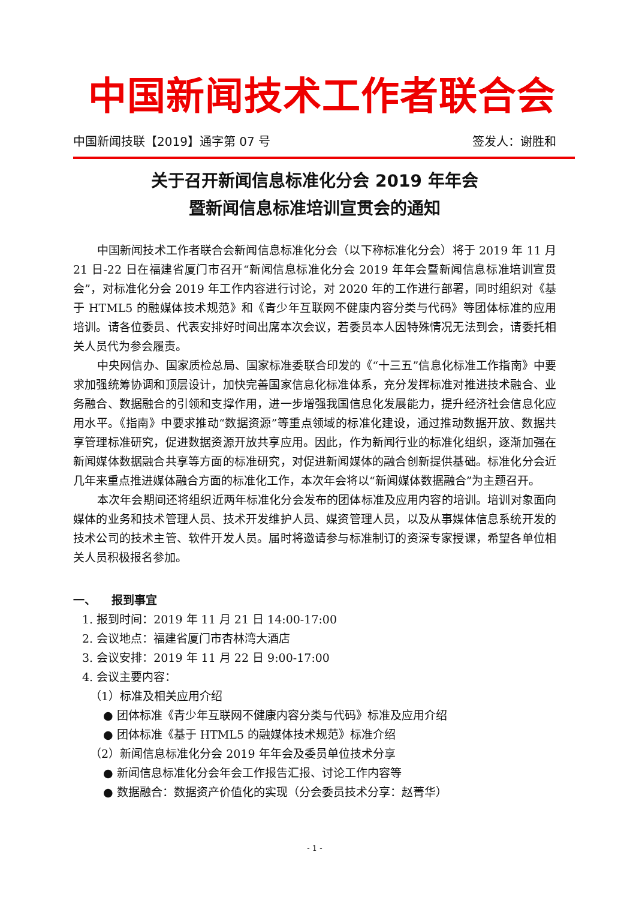中国新闻技术工作者联合会
中国新闻技联【2019】通字第 07 号 签发人：谢胜和
关于召开新闻信息标准化分会 2019 年年会
暨新闻信息标准培训宣贯会的通知
中国新闻技术工作者联合会新闻信息标准化分会（以下称标准化分会）将于 2019 年 11 月 21 日-22 日在福建省厦门市召开“新闻信息标准化分会 2019 年年会暨新闻信息标准培训宣贯会”，对标准化分会 2019 年工作内容进行讨论，对 2020 年的工作进行部署，同时组织对《基于 HTML5 的融媒体技术规范》和《青少年互联网不健康内容分类与代码》等团体标准的应用培训。请各位委员、代表安排好时间出席本次会议，若委员本人因特殊情况无法到会，请委托相关人员代为参会履责。
中央网信办、国家质检总局、国家标准委联合印发的《“十三五”信息化标准工作指南》中要求加强统筹协调和顶层设计，加快完善国家信息化标准体系，充分发挥标准对推进技术融合、业务融合、数据融合的引领和支撑作用，进一步增强我国信息化发展能力，提升经济社会信息化应用水平。《指南》中要求推动“数据资源”等重点领域的标准化建设，通过推动数据开放、数据共享管理标准研究，促进数据资源开放共享应用。因此，作为新闻行业的标准化组织，逐渐加强在新闻媒体数据融合共享等方面的标准研究，对促进新闻媒体的融合创新提供基础。标准化分会近几年来重点推进媒体融合方面的标准化工作，本次年会将以“新闻媒体数据融合”为主题召开。
本次年会期间还将组织近两年标准化分会发布的团体标准及应用内容的培训。培训对象面向媒体的业务和技术管理人员、技术开发维护人员、媒资管理人员，以及从事媒体信息系统开发的技术公司的技术主管、软件开发人员。届时将邀请参与标准制订的资深专家授课，希望各单位相关人员积极报名参加。
一、 报到事宜
1. 报到时间：2019 年 11 月 21 日 14:00-17:00
2. 会议地点：福建省厦门市杏林湾大酒店
3. 会议安排：2019 年 11 月 22 日 9:00-17:00
4. 会议主要内容：
（1）标准及相关应用介绍
● 团体标准《青少年互联网不健康内容分类与代码》标准及应用介绍
● 团体标准《基于 HTML5 的融媒体技术规范》标准介绍
（2）新闻信息标准化分会 2019 年年会及委员单位技术分享
● 新闻信息标准化分会年会工作报告汇报、讨论工作内容等
● 数据融合：数据资产价值化的实现（分会委员技术分享：赵菁华）
- 1 -